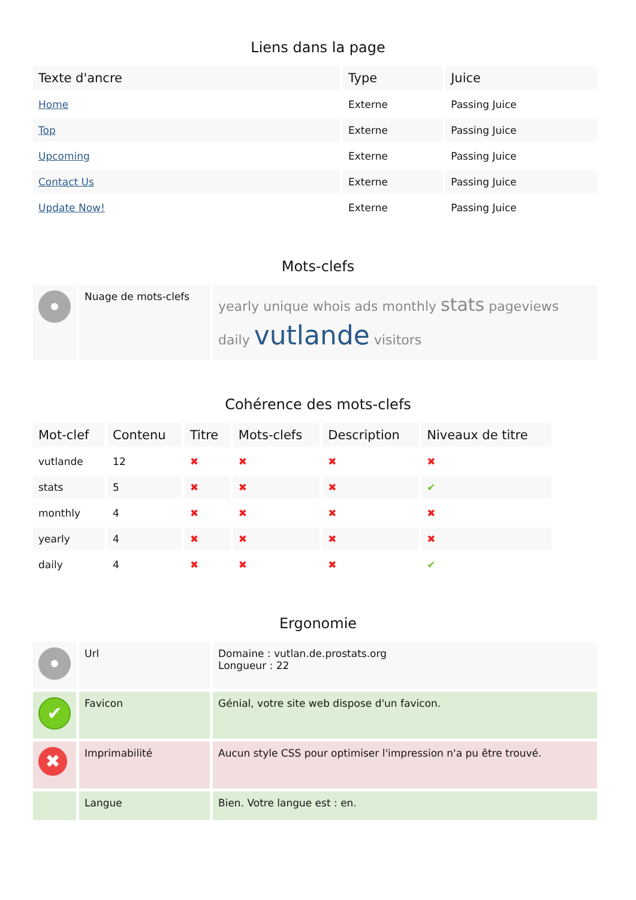Liens dans la page
| Texte d'ancre | Type | Juice |
| --- | --- | --- |
| Home | Externe | Passing Juice |
| Top | Externe | Passing Juice |
| Upcoming | Externe | Passing Juice |
| Contact Us | Externe | Passing Juice |
| Update Now! | Externe | Passing Juice |
Mots-clefs
| | Nuage de mots-clefs | yearly unique whois ads monthly stats pageviews daily vutlande visitors |
Cohérence des mots-clefs
| Mot-clef | Contenu | Titre | Mots-clefs | Description | Niveaux de titre |
| --- | --- | --- | --- | --- | --- |
| vutlande | 12 | ✖ | ✖ | ✖ | ✖ |
| stats | 5 | ✖ | ✖ | ✖ | ✔ |
| monthly | 4 | ✖ | ✖ | ✖ | ✖ |
| yearly | 4 | ✖ | ✖ | ✖ | ✖ |
| daily | 4 | ✖ | ✖ | ✖ | ✔ |
Ergonomie
| | Url | Domaine : vutlan.de.prostats.org Longueur : 22 |
| ✔ | Favicon | Génial, votre site web dispose d'un favicon. |
| ✖ | Imprimabilité | Aucun style CSS pour optimiser l'impression n'a pu être trouvé. |
| | Langue | Bien. Votre langue est : en. |